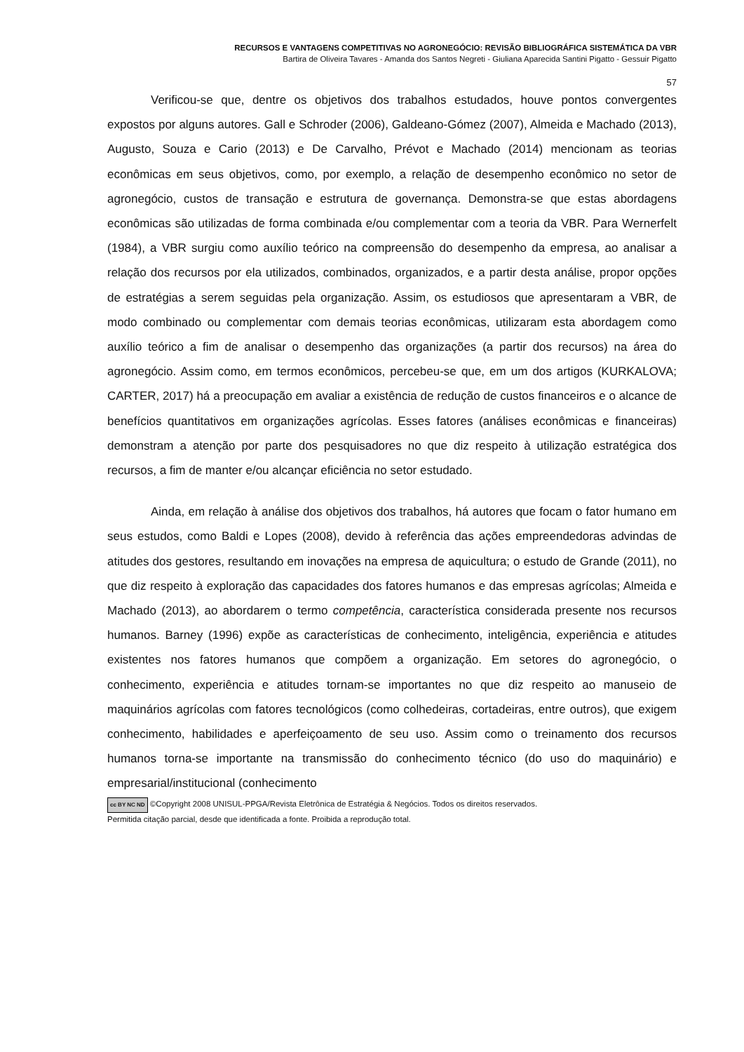RECURSOS E VANTAGENS COMPETITIVAS NO AGRONEGÓCIO: REVISÃO BIBLIOGRÁFICA SISTEMÁTICA DA VBR
Bartira de Oliveira Tavares - Amanda dos Santos Negreti - Giuliana Aparecida Santini Pigatto - Gessuir Pigatto
57
Verificou-se que, dentre os objetivos dos trabalhos estudados, houve pontos convergentes expostos por alguns autores. Gall e Schroder (2006), Galdeano-Gómez (2007), Almeida e Machado (2013), Augusto, Souza e Cario (2013) e De Carvalho, Prévot e Machado (2014) mencionam as teorias econômicas em seus objetivos, como, por exemplo, a relação de desempenho econômico no setor de agronegócio, custos de transação e estrutura de governança. Demonstra-se que estas abordagens econômicas são utilizadas de forma combinada e/ou complementar com a teoria da VBR. Para Wernerfelt (1984), a VBR surgiu como auxílio teórico na compreensão do desempenho da empresa, ao analisar a relação dos recursos por ela utilizados, combinados, organizados, e a partir desta análise, propor opções de estratégias a serem seguidas pela organização. Assim, os estudiosos que apresentaram a VBR, de modo combinado ou complementar com demais teorias econômicas, utilizaram esta abordagem como auxílio teórico a fim de analisar o desempenho das organizações (a partir dos recursos) na área do agronegócio. Assim como, em termos econômicos, percebeu-se que, em um dos artigos (KURKALOVA; CARTER, 2017) há a preocupação em avaliar a existência de redução de custos financeiros e o alcance de benefícios quantitativos em organizações agrícolas. Esses fatores (análises econômicas e financeiras) demonstram a atenção por parte dos pesquisadores no que diz respeito à utilização estratégica dos recursos, a fim de manter e/ou alcançar eficiência no setor estudado.
Ainda, em relação à análise dos objetivos dos trabalhos, há autores que focam o fator humano em seus estudos, como Baldi e Lopes (2008), devido à referência das ações empreendedoras advindas de atitudes dos gestores, resultando em inovações na empresa de aquicultura; o estudo de Grande (2011), no que diz respeito à exploração das capacidades dos fatores humanos e das empresas agrícolas; Almeida e Machado (2013), ao abordarem o termo competência, característica considerada presente nos recursos humanos. Barney (1996) expõe as características de conhecimento, inteligência, experiência e atitudes existentes nos fatores humanos que compõem a organização. Em setores do agronegócio, o conhecimento, experiência e atitudes tornam-se importantes no que diz respeito ao manuseio de maquinários agrícolas com fatores tecnológicos (como colhedeiras, cortadeiras, entre outros), que exigem conhecimento, habilidades e aperfeiçoamento de seu uso. Assim como o treinamento dos recursos humanos torna-se importante na transmissão do conhecimento técnico (do uso do maquinário) e empresarial/institucional (conhecimento
cc BY NC ND ©Copyright 2008 UNISUL-PPGA/Revista Eletrônica de Estratégia & Negócios. Todos os direitos reservados.
Permitida citação parcial, desde que identificada a fonte. Proibida a reprodução total.